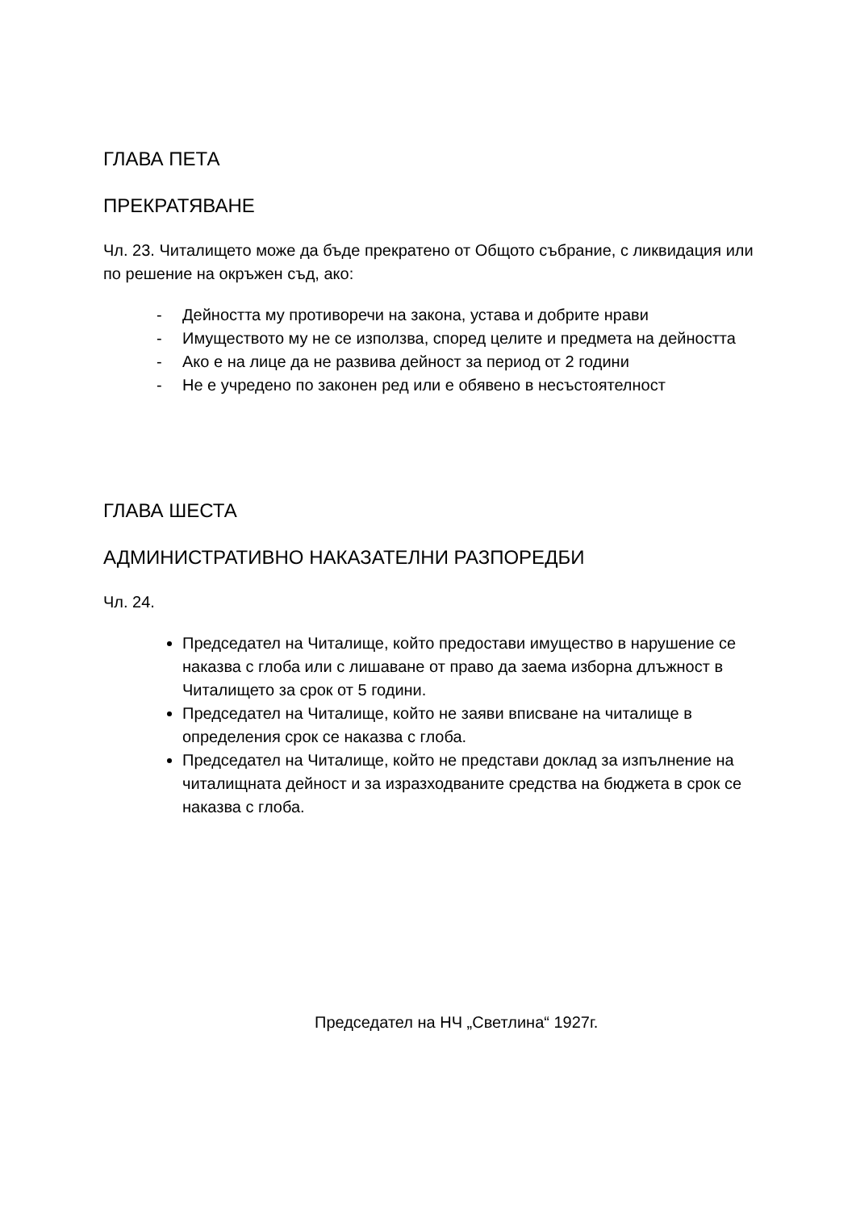ГЛАВА ПЕТА
ПРЕКРАТЯВАНЕ
Чл. 23. Читалището може да бъде прекратено от Общото събрание, с ликвидация или по решение на окръжен съд, ако:
- Дейността му противоречи на закона, устава и добрите нрави
- Имуществото му не се използва, според целите и предмета на дейността
- Ако е на лице да не развива дейност за период от 2 години
- Не е учредено по законен ред или е обявено в несъстоятелност
ГЛАВА ШЕСТА
АДМИНИСТРАТИВНО НАКАЗАТЕЛНИ РАЗПОРЕДБИ
Чл. 24.
Председател на Читалище, който предостави имущество в нарушение се наказва с глоба или с лишаване от право да заема изборна длъжност в Читалището за срок от 5 години.
Председател на Читалище, който не заяви вписване на читалище в определения срок се наказва с глоба.
Председател на Читалище, който не представи доклад за изпълнение на читалищната дейност и за изразходваните средства на бюджета в срок се наказва с глоба.
Председател на НЧ „Светлина“ 1927г.